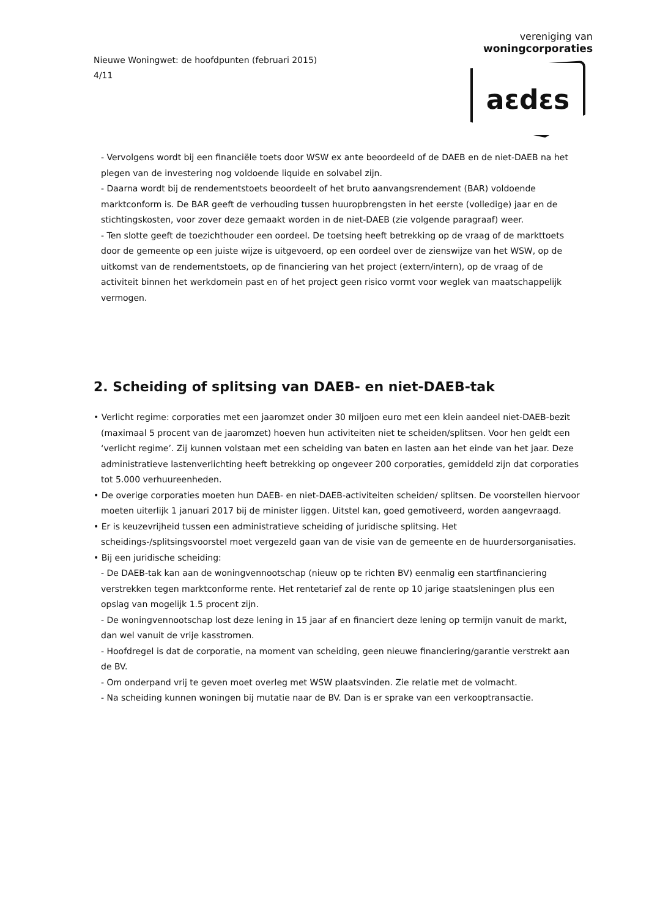Nieuwe Woningwet: de hoofdpunten (februari 2015)
4/11
vereniging van
woningcorporaties
aεdεs
- Vervolgens wordt bij een financiële toets door WSW ex ante beoordeeld of de DAEB en de niet-DAEB na het plegen van de investering nog voldoende liquide en solvabel zijn.
- Daarna wordt bij de rendementstoets beoordeelt of het bruto aanvangsrendement (BAR) voldoende marktconform is. De BAR geeft de verhouding tussen huuropbrengsten in het eerste (volledige) jaar en de stichtingskosten, voor zover deze gemaakt worden in de niet-DAEB (zie volgende paragraaf) weer.
- Ten slotte geeft de toezichthouder een oordeel. De toetsing heeft betrekking op de vraag of de markttoets door de gemeente op een juiste wijze is uitgevoerd, op een oordeel over de zienswijze van het WSW, op de uitkomst van de rendementstoets, op de financiering van het project (extern/intern), op de vraag of de activiteit binnen het werkdomein past en of het project geen risico vormt voor weglek van maatschappelijk vermogen.
2. Scheiding of splitsing van DAEB- en niet-DAEB-tak
• Verlicht regime: corporaties met een jaaromzet onder 30 miljoen euro met een klein aandeel niet-DAEB-bezit (maximaal 5 procent van de jaaromzet) hoeven hun activiteiten niet te scheiden/splitsen. Voor hen geldt een ‘verlicht regime’. Zij kunnen volstaan met een scheiding van baten en lasten aan het einde van het jaar. Deze administratieve lastenverlichting heeft betrekking op ongeveer 200 corporaties, gemiddeld zijn dat corporaties tot 5.000 verhuureenheden.
• De overige corporaties moeten hun DAEB- en niet-DAEB-activiteiten scheiden/ splitsen. De voorstellen hiervoor moeten uiterlijk 1 januari 2017 bij de minister liggen. Uitstel kan, goed gemotiveerd, worden aangevraagd.
• Er is keuzevrijheid tussen een administratieve scheiding of juridische splitsing. Het scheidings-/splitsingsvoorstel moet vergezeld gaan van de visie van de gemeente en de huurdersorganisaties.
• Bij een juridische scheiding:
- De DAEB-tak kan aan de woningvennootschap (nieuw op te richten BV) eenmalig een startfinanciering verstrekken tegen marktconforme rente. Het rentetarief zal de rente op 10 jarige staatsleningen plus een opslag van mogelijk 1.5 procent zijn.
- De woningvennootschap lost deze lening in 15 jaar af en financiert deze lening op termijn vanuit de markt, dan wel vanuit de vrije kasstromen.
- Hoofdregel is dat de corporatie, na moment van scheiding, geen nieuwe financiering/garantie verstrekt aan de BV.
- Om onderpand vrij te geven moet overleg met WSW plaatsvinden. Zie relatie met de volmacht.
- Na scheiding kunnen woningen bij mutatie naar de BV. Dan is er sprake van een verkooptransactie.